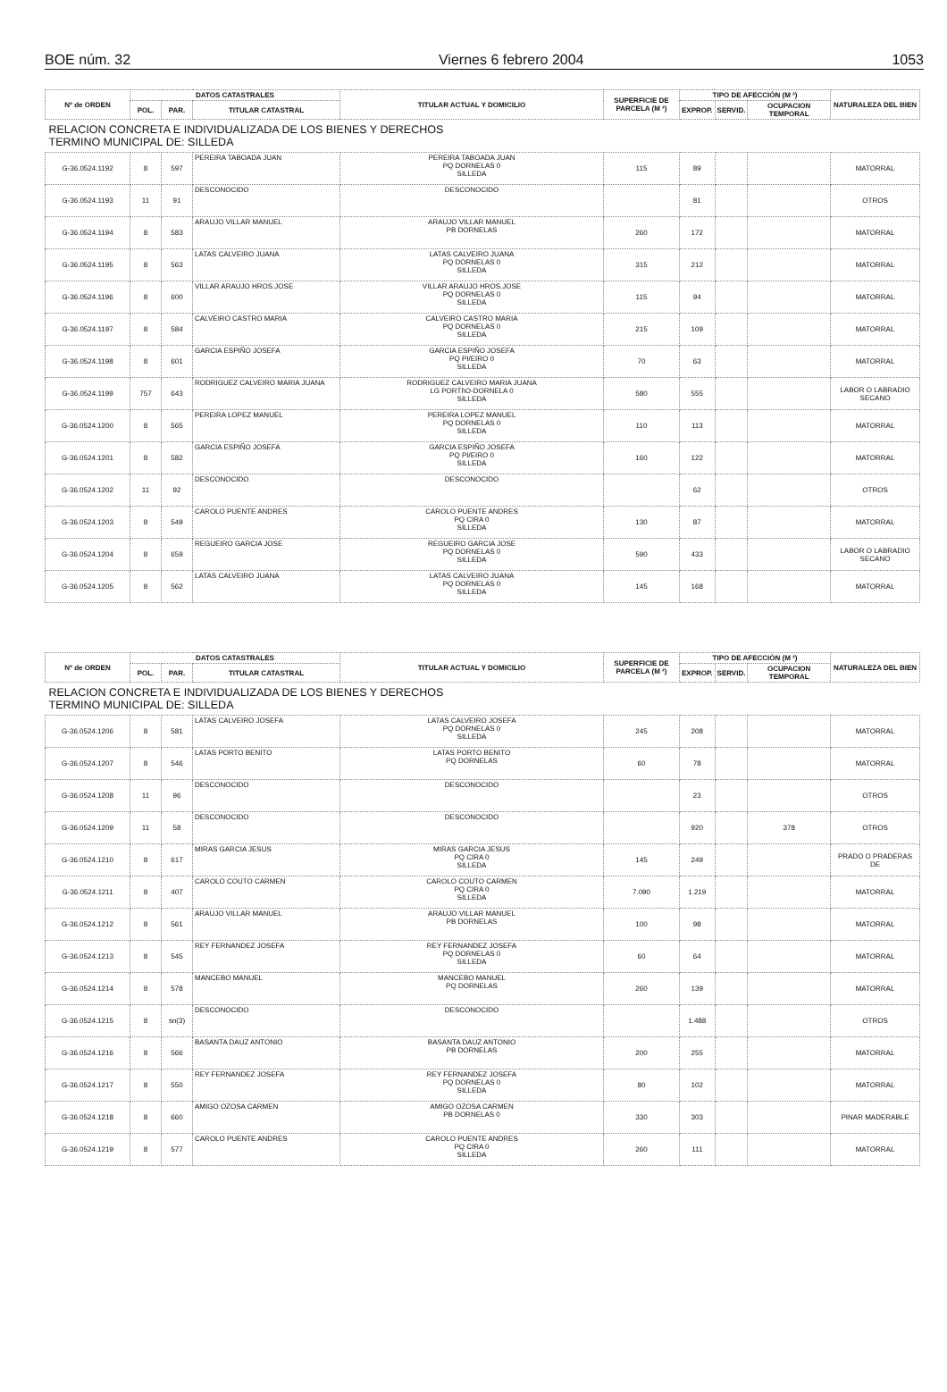BOE núm. 32 Viernes 6 febrero 2004 1053
| Nº de ORDEN | DATOS CATASTRALES | | | TITULAR ACTUAL Y DOMICILIO | SUPERFICIE DE PARCELA (M ²) | TIPO DE AFECCIÓN (M ²) | | | NATURALEZA DEL BIEN |
| --- | --- | --- | --- | --- | --- | --- | --- | --- | --- |
| | POL. | PAR. | TITULAR CATASTRAL | | | EXPROP. | SERVID. | OCUPACION TEMPORAL | |
| RELACION CONCRETA E INDIVIDUALIZADA DE LOS BIENES Y DERECHOS TERMINO MUNICIPAL DE: SILLEDA | | | | | | | | | |
| G-36.0524.1192 | 8 | 597 | PEREIRA TABOADA JUAN | PEREIRA TABOADA JUAN PQ DORNELAS 0 SILLEDA | 115 | 89 | | | MATORRAL |
| G-36.0524.1193 | 11 | 91 | DESCONOCIDO | DESCONOCIDO | | 81 | | | OTROS |
| G-36.0524.1194 | 8 | 583 | ARAUJO VILLAR MANUEL | ARAUJO VILLAR MANUEL PB DORNELAS | 260 | 172 | | | MATORRAL |
| G-36.0524.1195 | 8 | 563 | LATAS CALVEIRO JUANA | LATAS CALVEIRO JUANA PQ DORNELAS 0 SILLEDA | 315 | 212 | | | MATORRAL |
| G-36.0524.1196 | 8 | 600 | VILLAR ARAUJO HROS.JOSE | VILLAR ARAUJO HROS.JOSE PQ DORNELAS 0 SILLEDA | 115 | 94 | | | MATORRAL |
| G-36.0524.1197 | 8 | 584 | CALVEIRO CASTRO MARIA | CALVEIRO CASTRO MARIA PQ DORNELAS 0 SILLEDA | 215 | 109 | | | MATORRAL |
| G-36.0524.1198 | 8 | 601 | GARCIA ESPIÑO JOSEFA | GARCIA ESPIÑO JOSEFA PQ PI/EIRO 0 SILLEDA | 70 | 63 | | | MATORRAL |
| G-36.0524.1199 | 757 | 643 | RODRIGUEZ CALVEIRO MARIA JUANA | RODRIGUEZ CALVEIRO MARIA JUANA LG PORTI\O-DORNELA 0 SILLEDA | 580 | 555 | | | LABOR O LABRADIO SECANO |
| G-36.0524.1200 | 8 | 565 | PEREIRA LOPEZ MANUEL | PEREIRA LOPEZ MANUEL PQ DORNELAS 0 SILLEDA | 110 | 113 | | | MATORRAL |
| G-36.0524.1201 | 8 | 582 | GARCIA ESPIÑO JOSEFA | GARCIA ESPIÑO JOSEFA PQ PI/EIRO 0 SILLEDA | 160 | 122 | | | MATORRAL |
| G-36.0524.1202 | 11 | 92 | DESCONOCIDO | DESCONOCIDO | | 62 | | | OTROS |
| G-36.0524.1203 | 8 | 549 | CAROLO PUENTE ANDRES | CAROLO PUENTE ANDRES PQ CIRA 0 SILLEDA | 130 | 87 | | | MATORRAL |
| G-36.0524.1204 | 8 | 659 | REGUEIRO GARCIA JOSE | REGUEIRO GARCIA JOSE PQ DORNELAS 0 SILLEDA | 590 | 433 | | | LABOR O LABRADIO SECANO |
| G-36.0524.1205 | 8 | 562 | LATAS CALVEIRO JUANA | LATAS CALVEIRO JUANA PQ DORNELAS 0 SILLEDA | 145 | 168 | | | MATORRAL |
| Nº de ORDEN | DATOS CATASTRALES | | | TITULAR ACTUAL Y DOMICILIO | SUPERFICIE DE PARCELA (M ²) | TIPO DE AFECCIÓN (M ²) | | | NATURALEZA DEL BIEN |
| --- | --- | --- | --- | --- | --- | --- | --- | --- | --- |
| | POL. | PAR. | TITULAR CATASTRAL | | | EXPROP. | SERVID. | OCUPACION TEMPORAL | |
| RELACION CONCRETA E INDIVIDUALIZADA DE LOS BIENES Y DERECHOS TERMINO MUNICIPAL DE: SILLEDA | | | | | | | | | |
| G-36.0524.1206 | 8 | 581 | LATAS CALVEIRO JOSEFA | LATAS CALVEIRO JOSEFA PQ DORNELAS 0 SILLEDA | 245 | 208 | | | MATORRAL |
| G-36.0524.1207 | 8 | 546 | LATAS PORTO BENITO | LATAS PORTO BENITO PQ DORNELAS | 60 | 78 | | | MATORRAL |
| G-36.0524.1208 | 11 | 96 | DESCONOCIDO | DESCONOCIDO | | 23 | | | OTROS |
| G-36.0524.1209 | 11 | 58 | DESCONOCIDO | DESCONOCIDO | | 920 | | 378 | OTROS |
| G-36.0524.1210 | 8 | 617 | MIRAS GARCIA JESUS | MIRAS GARCIA JESUS PQ CIRA 0 SILLEDA | 145 | 249 | | | PRADO O PRADERAS DE |
| G-36.0524.1211 | 8 | 407 | CAROLO COUTO CARMEN | CAROLO COUTO CARMEN PQ CIRA 0 SILLEDA | 7.090 | 1.219 | | | MATORRAL |
| G-36.0524.1212 | 8 | 561 | ARAUJO VILLAR MANUEL | ARAUJO VILLAR MANUEL PB DORNELAS | 100 | 98 | | | MATORRAL |
| G-36.0524.1213 | 8 | 545 | REY FERNANDEZ JOSEFA | REY FERNANDEZ JOSEFA PQ DORNELAS 0 SILLEDA | 60 | 64 | | | MATORRAL |
| G-36.0524.1214 | 8 | 578 | MANCEBO MANUEL | MANCEBO MANUEL PQ DORNELAS | 260 | 139 | | | MATORRAL |
| G-36.0524.1215 | 8 | sn(3) | DESCONOCIDO | DESCONOCIDO | | 1.488 | | | OTROS |
| G-36.0524.1216 | 8 | 566 | BASANTA DAUZ ANTONIO | BASANTA DAUZ ANTONIO PB DORNELAS | 200 | 255 | | | MATORRAL |
| G-36.0524.1217 | 8 | 550 | REY FERNANDEZ JOSEFA | REY FERNANDEZ JOSEFA PQ DORNELAS 0 SILLEDA | 80 | 102 | | | MATORRAL |
| G-36.0524.1218 | 8 | 660 | AMIGO OZOSA CARMEN | AMIGO OZOSA CARMEN PB DORNELAS 0 | 330 | 303 | | | PINAR MADERABLE |
| G-36.0524.1219 | 8 | 577 | CAROLO PUENTE ANDRES | CAROLO PUENTE ANDRES PQ CIRA 0 SILLEDA | 260 | 111 | | | MATORRAL |